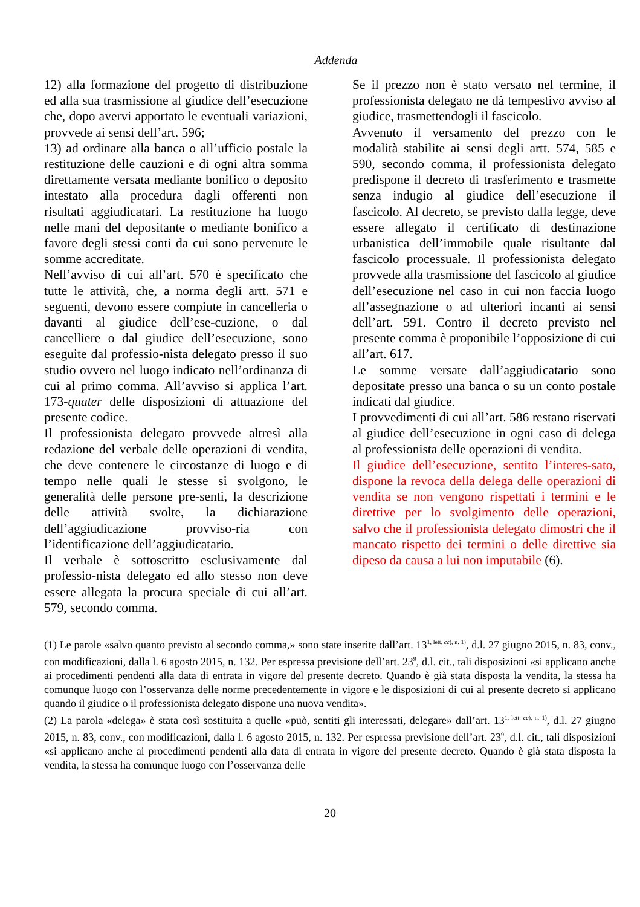Addenda
12) alla formazione del progetto di distribuzione ed alla sua trasmissione al giudice dell’esecuzione che, dopo avervi apportato le eventuali variazioni, provvede ai sensi dell’art. 596;
13) ad ordinare alla banca o all’ufficio postale la restituzione delle cauzioni e di ogni altra somma direttamente versata mediante bonifico o deposito intestato alla procedura dagli offerenti non risultati aggiudicatari. La restituzione ha luogo nelle mani del depositante o mediante bonifico a favore degli stessi conti da cui sono pervenute le somme accreditate.
Nell’avviso di cui all’art. 570 è specificato che tutte le attività, che, a norma degli artt. 571 e seguenti, devono essere compiute in cancelleria o davanti al giudice dell’ese-cuzione, o dal cancelliere o dal giudice dell’esecuzione, sono eseguite dal professio-nista delegato presso il suo studio ovvero nel luogo indicato nell’ordinanza di cui al primo comma. All’avviso si applica l’art. 173-quater delle disposizioni di attuazione del presente codice.
Il professionista delegato provvede altresì alla redazione del verbale delle operazioni di vendita, che deve contenere le circostanze di luogo e di tempo nelle quali le stesse si svolgono, le generalità delle persone pre-senti, la descrizione delle attività svolte, la dichiarazione dell’aggiudicazione provviso-ria con l’identificazione dell’aggiudicatario.
Il verbale è sottoscritto esclusivamente dal professio-nista delegato ed allo stesso non deve essere allegata la procura speciale di cui all’art. 579, secondo comma.
Se il prezzo non è stato versato nel termine, il professionista delegato ne dà tempestivo avviso al giudice, trasmettendogli il fascicolo.
Avvenuto il versamento del prezzo con le modalità stabilite ai sensi degli artt. 574, 585 e 590, secondo comma, il professionista delegato predispone il decreto di trasferimento e trasmette senza indugio al giudice dell’esecuzione il fascicolo. Al decreto, se previsto dalla legge, deve essere allegato il certificato di destinazione urbanistica dell’immobile quale risultante dal fascicolo processuale. Il professionista delegato provvede alla trasmissione del fascicolo al giudice dell’esecuzione nel caso in cui non faccia luogo all’assegnazione o ad ulteriori incanti ai sensi dell’art. 591. Contro il decreto previsto nel presente comma è proponibile l’opposizione di cui all’art. 617.
Le somme versate dall’aggiudicatario sono depositate presso una banca o su un conto postale indicati dal giudice.
I provvedimenti di cui all’art. 586 restano riservati al giudice dell’esecuzione in ogni caso di delega al professionista delle operazioni di vendita.
Il giudice dell’esecuzione, sentito l’interes-sato, dispone la revoca della delega delle operazioni di vendita se non vengono rispettati i termini e le direttive per lo svolgimento delle operazioni, salvo che il professionista delegato dimostri che il mancato rispetto dei termini o delle direttive sia dipeso da causa a lui non imputabile (6).
(1) Le parole «salvo quanto previsto al secondo comma,» sono state inserite dall’art. 13<sup>1, lett. cc), n. 1)</sup>, d.l. 27 giugno 2015, n. 83, conv., con modificazioni, dalla l. 6 agosto 2015, n. 132. Per espressa previsione dell’art. 23<sup>9</sup>, d.l. cit., tali disposizioni «si applicano anche ai procedimenti pendenti alla data di entrata in vigore del presente decreto. Quando è già stata disposta la vendita, la stessa ha comunque luogo con l’osservanza delle norme precedentemente in vigore e le disposizioni di cui al presente decreto si applicano quando il giudice o il professionista delegato dispone una nuova vendita».
(2) La parola «delega» è stata così sostituita a quelle «può, sentiti gli interessati, delegare» dall’art. 13<sup>1, lett. cc), n. 1)</sup>, d.l. 27 giugno 2015, n. 83, conv., con modificazioni, dalla l. 6 agosto 2015, n. 132. Per espressa previsione dell’art. 23<sup>9</sup>, d.l. cit., tali disposizioni «si applicano anche ai procedimenti pendenti alla data di entrata in vigore del presente decreto. Quando è già stata disposta la vendita, la stessa ha comunque luogo con l’osservanza delle
20